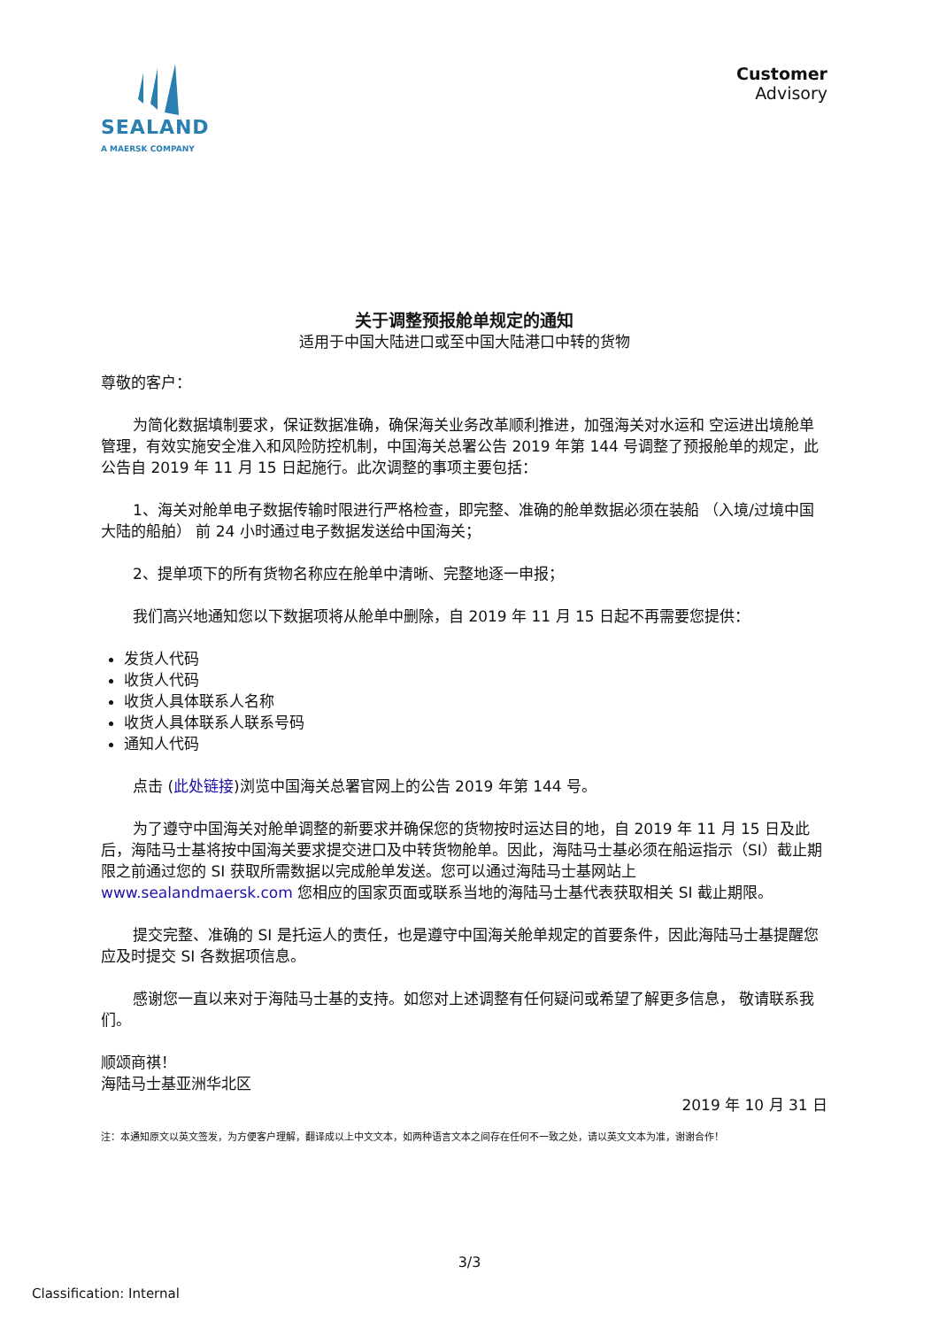SEALAND
A MAERSK COMPANY
Customer
Advisory
关于调整预报舱单规定的通知
适用于中国大陆进口或至中国大陆港口中转的货物
尊敬的客户：
为简化数据填制要求，保证数据准确，确保海关业务改革顺利推进，加强海关对水运和 空运进出境舱单管理，有效实施安全准入和风险防控机制，中国海关总署公告 2019 年第 144 号调整了预报舱单的规定，此公告自 2019 年 11 月 15 日起施行。此次调整的事项主要包括：
1、海关对舱单电子数据传输时限进行严格检查，即完整、准确的舱单数据必须在装船 （入境/过境中国大陆的船舶） 前 24 小时通过电子数据发送给中国海关；
2、提单项下的所有货物名称应在舱单中清晰、完整地逐一申报；
我们高兴地通知您以下数据项将从舱单中删除，自 2019 年 11 月 15 日起不再需要您提供：
发货人代码
收货人代码
收货人具体联系人名称
收货人具体联系人联系号码
通知人代码
点击 (此处链接)浏览中国海关总署官网上的公告 2019 年第 144 号。
为了遵守中国海关对舱单调整的新要求并确保您的货物按时运达目的地，自 2019 年 11 月 15 日及此后，海陆马士基将按中国海关要求提交进口及中转货物舱单。因此，海陆马士基必须在船运指示（SI）截止期限之前通过您的 SI 获取所需数据以完成舱单发送。您可以通过海陆马士基网站上 www.sealandmaersk.com 您相应的国家页面或联系当地的海陆马士基代表获取相关 SI 截止期限。
提交完整、准确的 SI 是托运人的责任，也是遵守中国海关舱单规定的首要条件，因此海陆马士基提醒您应及时提交 SI 各数据项信息。
感谢您一直以来对于海陆马士基的支持。如您对上述调整有任何疑问或希望了解更多信息， 敬请联系我们。
顺颂商祺！
海陆马士基亚洲华北区
2019 年 10 月 31 日
注：本通知原文以英文签发，为方便客户理解，翻译成以上中文文本，如两种语言文本之间存在任何不一致之处，请以英文文本为准，谢谢合作！
3/3
Classification: Internal